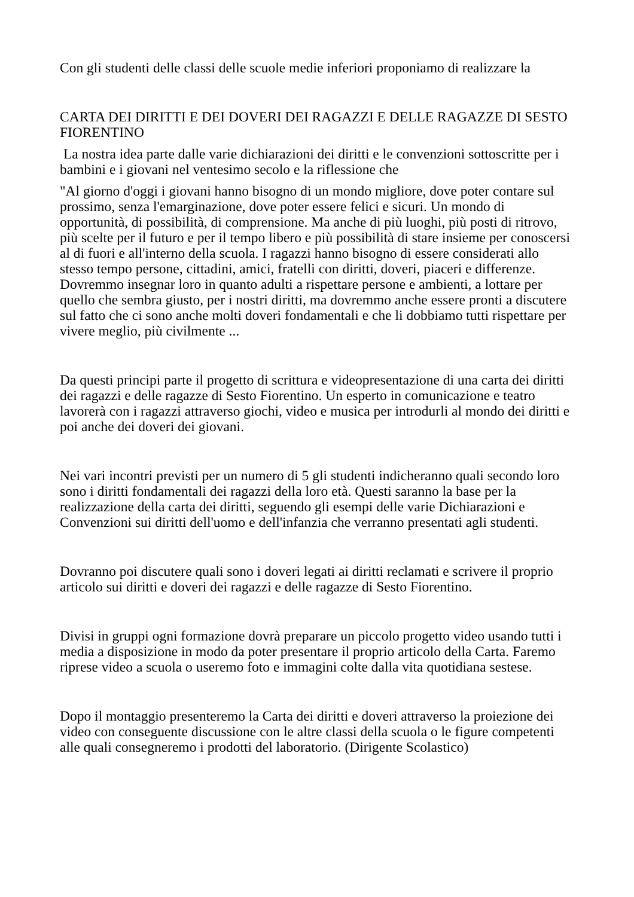Con gli studenti delle classi delle scuole medie inferiori proponiamo di realizzare la
CARTA DEI DIRITTI E DEI DOVERI DEI RAGAZZI E DELLE RAGAZZE DI SESTO FIORENTINO
La nostra idea parte dalle varie dichiarazioni dei diritti e le convenzioni sottoscritte per i bambini e i giovani nel ventesimo secolo e la riflessione che
"Al giorno d'oggi i giovani hanno bisogno di un mondo migliore, dove poter contare sul prossimo, senza l'emarginazione, dove poter essere felici e sicuri. Un mondo di opportunità, di possibilità, di comprensione. Ma anche di più luoghi, più posti di ritrovo, più scelte per il futuro e per il tempo libero e più possibilità di stare insieme per conoscersi al di fuori e all'interno della scuola. I ragazzi hanno bisogno di essere considerati allo stesso tempo persone, cittadini, amici, fratelli con diritti, doveri, piaceri e differenze. Dovremmo insegnar loro in quanto adulti a rispettare persone e ambienti, a lottare per quello che sembra giusto, per i nostri diritti, ma dovremmo anche essere pronti a discutere sul fatto che ci sono anche molti doveri fondamentali e che li dobbiamo tutti rispettare per vivere meglio, più civilmente ...
Da questi principi parte il progetto di scrittura e videopresentazione di una carta dei diritti dei ragazzi e delle ragazze di Sesto Fiorentino. Un esperto in comunicazione e teatro lavorerà con i ragazzi attraverso giochi, video e musica per introdurli al mondo dei diritti e poi anche dei doveri dei giovani.
Nei vari incontri previsti per un numero di 5 gli studenti indicheranno quali secondo loro sono i diritti fondamentali dei ragazzi della loro età. Questi saranno la base per la realizzazione della carta dei diritti, seguendo gli esempi delle varie Dichiarazioni e Convenzioni sui diritti dell'uomo e dell'infanzia che verranno presentati agli studenti.
Dovranno poi discutere quali sono i doveri legati ai diritti reclamati e scrivere il proprio articolo sui diritti e doveri dei ragazzi e delle ragazze di Sesto Fiorentino.
Divisi in gruppi ogni formazione dovrà preparare un piccolo progetto video usando tutti i media a disposizione in modo da poter presentare il proprio articolo della Carta. Faremo riprese video a scuola o useremo foto e immagini colte dalla vita quotidiana sestese.
Dopo il montaggio presenteremo la Carta dei diritti e doveri attraverso la proiezione dei video con conseguente discussione con le altre classi della scuola o le figure competenti alle quali consegneremo i prodotti del laboratorio. (Dirigente Scolastico)